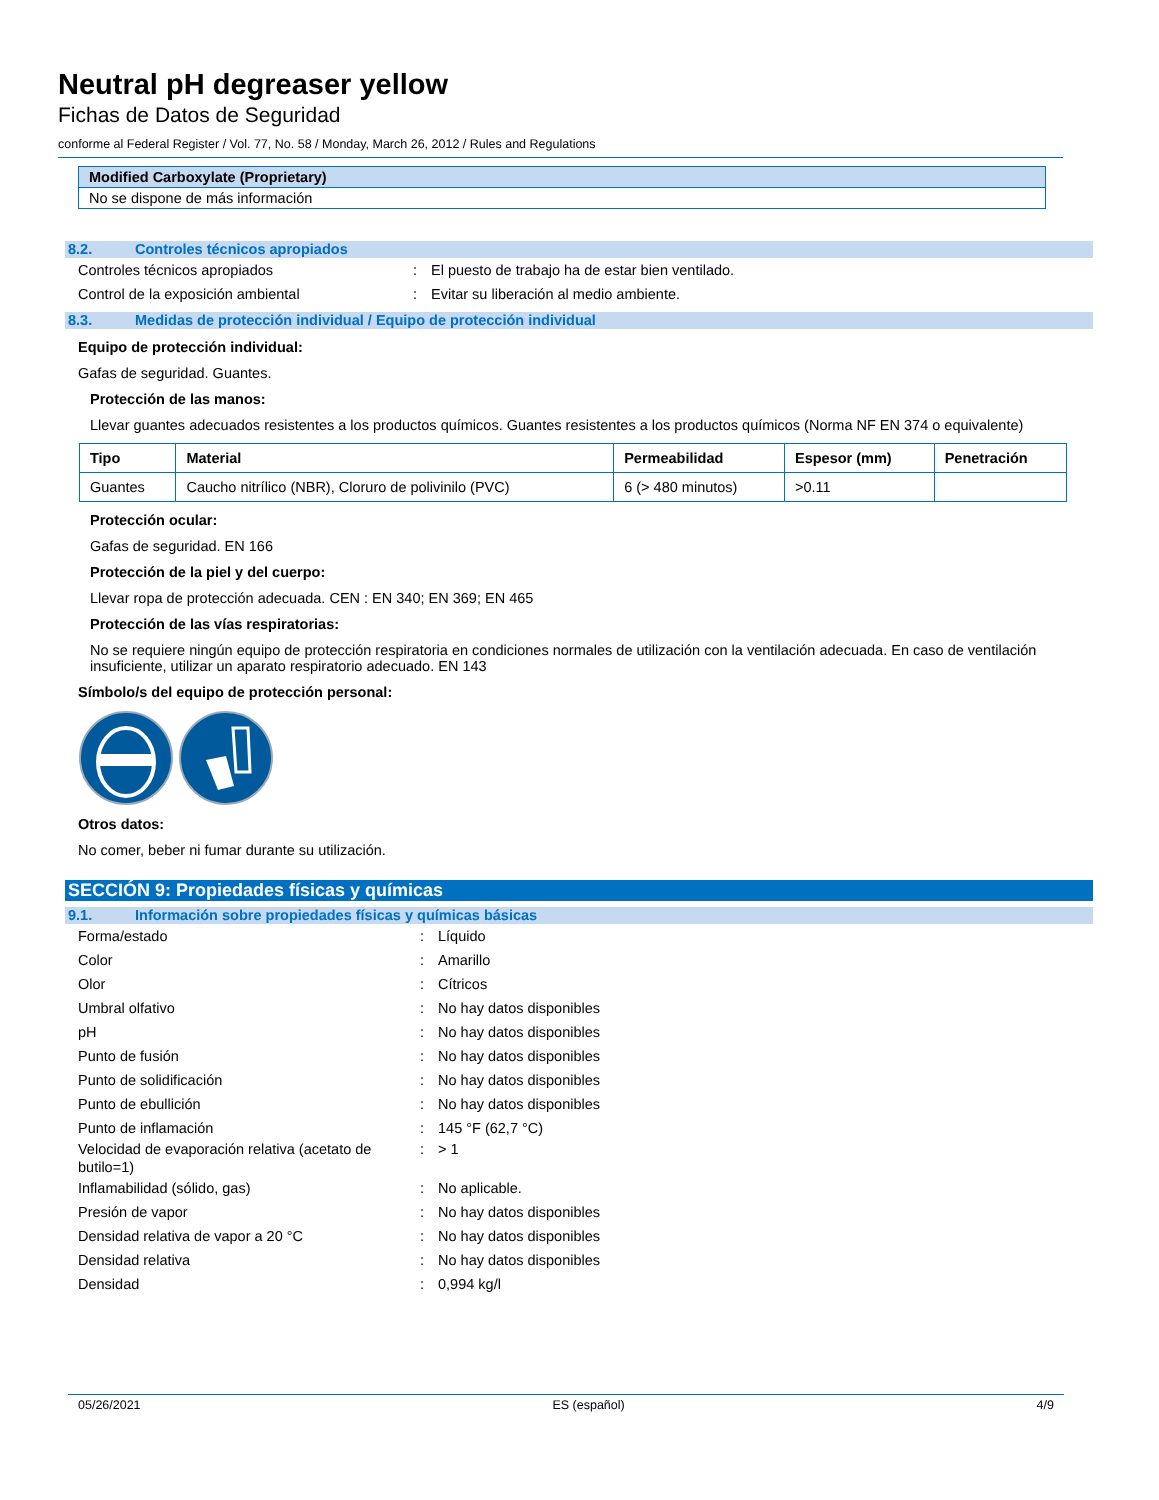Neutral pH degreaser yellow
Fichas de Datos de Seguridad
conforme al Federal Register / Vol. 77, No. 58 / Monday, March 26, 2012 / Rules and Regulations
| Modified Carboxylate (Proprietary) |
| No se dispone de más información |
8.2. Controles técnicos apropiados
Controles técnicos apropiados: El puesto de trabajo ha de estar bien ventilado.
Control de la exposición ambiental: Evitar su liberación al medio ambiente.
8.3. Medidas de protección individual / Equipo de protección individual
Equipo de protección individual:
Gafas de seguridad. Guantes.
Protección de las manos:
Llevar guantes adecuados resistentes a los productos químicos. Guantes resistentes a los productos químicos (Norma NF EN 374 o equivalente)
| Tipo | Material | Permeabilidad | Espesor (mm) | Penetración |
| --- | --- | --- | --- | --- |
| Guantes | Caucho nitrílico (NBR), Cloruro de polivinilo (PVC) | 6 (> 480 minutos) | >0.11 | |
Protección ocular:
Gafas de seguridad. EN 166
Protección de la piel y del cuerpo:
Llevar ropa de protección adecuada. CEN : EN 340; EN 369; EN 465
Protección de las vías respiratorias:
No se requiere ningún equipo de protección respiratoria en condiciones normales de utilización con la ventilación adecuada. En caso de ventilación insuficiente, utilizar un aparato respiratorio adecuado. EN 143
Símbolo/s del equipo de protección personal:
Otros datos:
No comer, beber ni fumar durante su utilización.
SECCIÓN 9: Propiedades físicas y químicas
9.1. Información sobre propiedades físicas y químicas básicas
Forma/estado: Líquido
Color: Amarillo
Olor: Cítricos
Umbral olfativo: No hay datos disponibles
pH: No hay datos disponibles
Punto de fusión: No hay datos disponibles
Punto de solidificación: No hay datos disponibles
Punto de ebullición: No hay datos disponibles
Punto de inflamación: 145 °F (62,7 °C)
Velocidad de evaporación relativa (acetato de butilo=1): > 1
Inflamabilidad (sólido, gas): No aplicable.
Presión de vapor: No hay datos disponibles
Densidad relativa de vapor a 20 °C: No hay datos disponibles
Densidad relativa: No hay datos disponibles
Densidad: 0,994 kg/l
05/26/2021 ES (español) 4/9